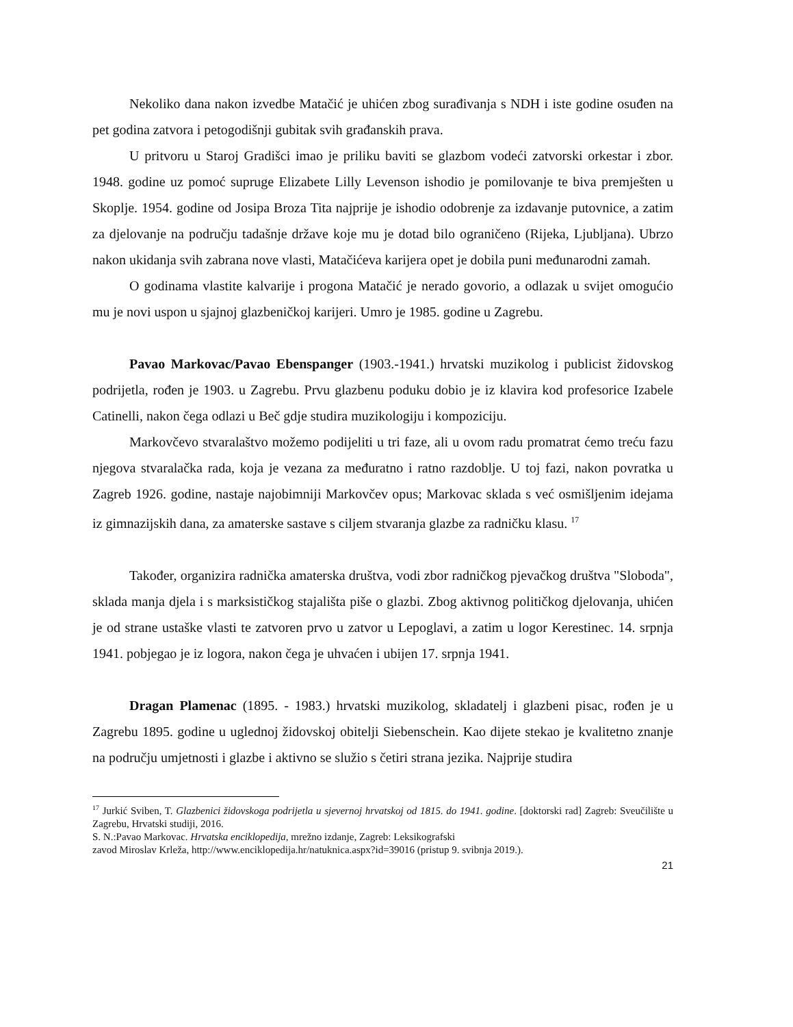Nekoliko dana nakon izvedbe Matačić je uhićen zbog surađivanja s NDH i iste godine osuđen na pet godina zatvora i petogodišnji gubitak svih građanskih prava.
U pritvoru u Staroj Gradišci imao je priliku baviti se glazbom vodeći zatvorski orkestar i zbor. 1948. godine uz pomoć supruge Elizabete Lilly Levenson ishodio je pomilovanje te biva premješten u Skoplje. 1954. godine od Josipa Broza Tita najprije je ishodio odobrenje za izdavanje putovnice, a zatim za djelovanje na području tadašnje države koje mu je dotad bilo ograničeno (Rijeka, Ljubljana). Ubrzo nakon ukidanja svih zabrana nove vlasti, Matačićeva karijera opet je dobila puni međunarodni zamah.
O godinama vlastite kalvarije i progona Matačić je nerado govorio, a odlazak u svijet omogućio mu je novi uspon u sjajnoj glazbeničkoj karijeri. Umro je 1985. godine u Zagrebu.
Pavao Markovac/Pavao Ebenspanger (1903.-1941.) hrvatski muzikolog i publicist židovskog podrijetla, rođen je 1903. u Zagrebu. Prvu glazbenu poduku dobio je iz klavira kod profesorice Izabele Catinelli, nakon čega odlazi u Beč gdje studira muzikologiju i kompoziciju.
Markovčevo stvaralaštvo možemo podijeliti u tri faze, ali u ovom radu promatrat ćemo treću fazu njegova stvaralačka rada, koja je vezana za međuratno i ratno razdoblje. U toj fazi, nakon povratka u Zagreb 1926. godine, nastaje najobimniji Markovčev opus; Markovac sklada s već osmišljenim idejama iz gimnazijskih dana, za amaterske sastave s ciljem stvaranja glazbe za radničku klasu. <sup>17</sup>
Također, organizira radnička amaterska društva, vodi zbor radničkog pjevačkog društva "Sloboda", sklada manja djela i s marksističkog stajališta piše o glazbi. Zbog aktivnog političkog djelovanja, uhićen je od strane ustaške vlasti te zatvoren prvo u zatvor u Lepoglavi, a zatim u logor Kerestinec. 14. srpnja 1941. pobjegao je iz logora, nakon čega je uhvaćen i ubijen 17. srpnja 1941.
Dragan Plamenac (1895. - 1983.) hrvatski muzikolog, skladatelj i glazbeni pisac, rođen je u Zagrebu 1895. godine u uglednoj židovskoj obitelji Siebenschein. Kao dijete stekao je kvalitetno znanje na području umjetnosti i glazbe i aktivno se služio s četiri strana jezika. Najprije studira
<sup>17</sup> Jurkić Sviben, T. Glazbenici židovskoga podrijetla u sjevernoj hrvatskoj od 1815. do 1941. godine. [doktorski rad] Zagreb: Sveučilište u Zagrebu, Hrvatski studiji, 2016.
S. N.:Pavao Markovac. Hrvatska enciklopedija, mrežno izdanje, Zagreb: Leksikografski
zavod Miroslav Krleža, http://www.enciklopedija.hr/natuknica.aspx?id=39016 (pristup 9. svibnja 2019.).
21